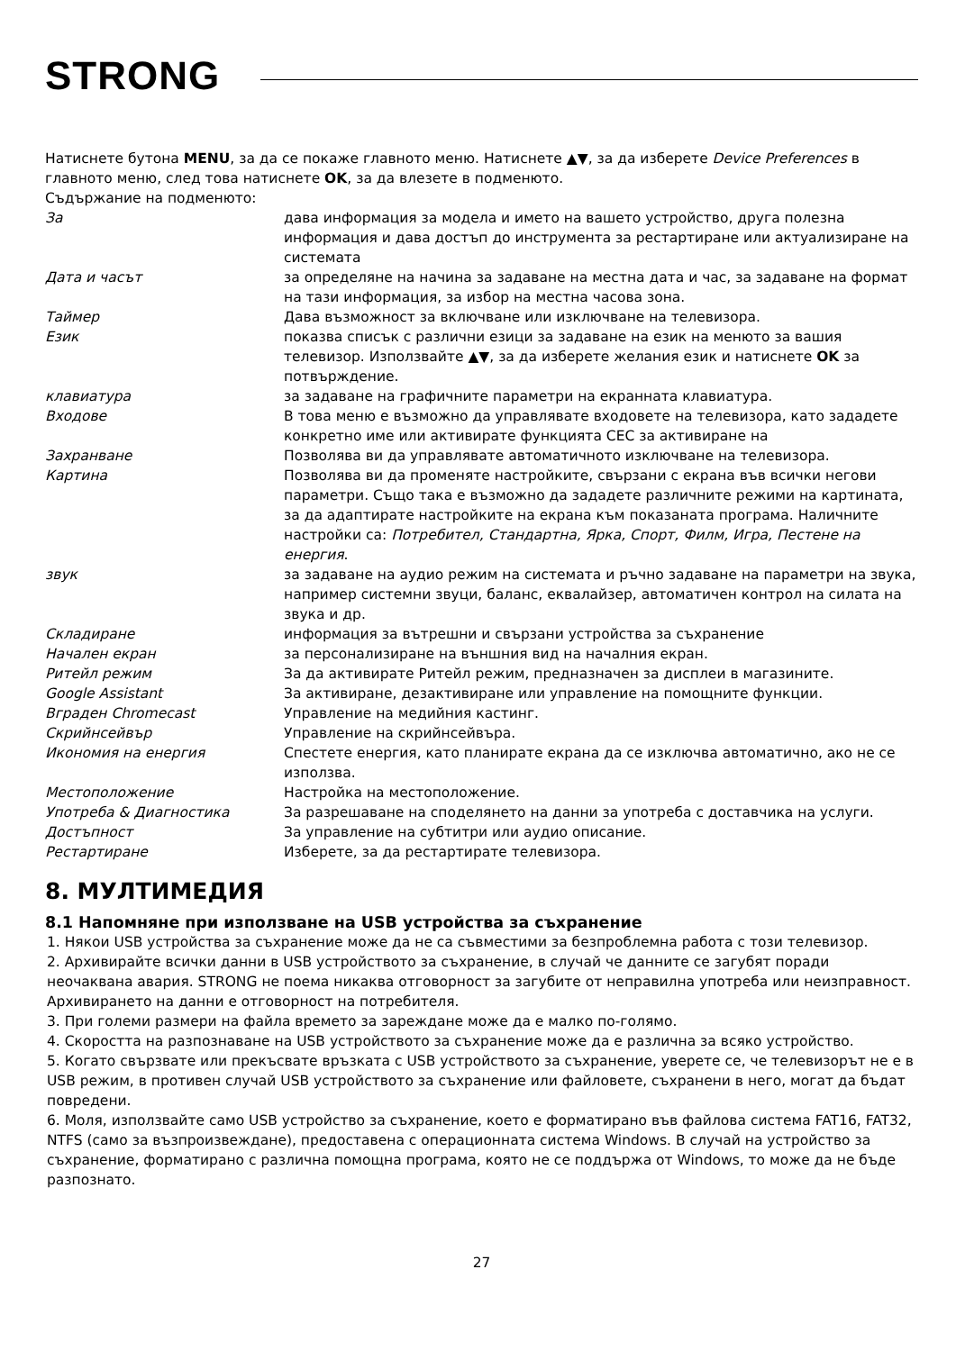STRONG
Натиснете бутона MENU, за да се покаже главното меню. Натиснете ▲▼, за да изберете Device Preferences в главното меню, след това натиснете OK, за да влезете в подменюто.
Съдържание на подменюто:
| За | дава информация за модела и името на вашето устройство, друга полезна информация и дава достъп до инструмента за рестартиране или актуализиране на системата |
| Дата и часът | за определяне на начина за задаване на местна дата и час, за задаване на формат на тази информация, за избор на местна часова зона. |
| Таймер | Дава възможност за включване или изключване на телевизора. |
| Език | показва списък с различни езици за задаване на език на менюто за вашия телевизор. Използвайте ▲▼, за да изберете желания език и натиснете OK за потвърждение. |
| клавиатура | за задаване на графичните параметри на екранната клавиатура. |
| Входове | В това меню е възможно да управлявате входовете на телевизора, като зададете конкретно име или активирате функцията CEC за активиране на |
| Захранване | Позволява ви да управлявате автоматичното изключване на телевизора. |
| Картина | Позволява ви да променяте настройките, свързани с екрана във всички негови параметри. Също така е възможно да зададете различните режими на картината, за да адаптирате настройките на екрана към показаната програма. Наличните настройки са: Потребител, Стандартна, Ярка, Спорт, Филм, Игра, Пестене на енергия . |
| звук | за задаване на аудио режим на системата и ръчно задаване на параметри на звука, например системни звуци, баланс, еквалайзер, автоматичен контрол на силата на звука и др. |
| Складиране | информация за вътрешни и свързани устройства за съхранение |
| Начален екран | за персонализиране на външния вид на началния екран. |
| Ритейл режим | За да активирате Ритейл режим, предназначен за дисплеи в магазините. |
| Google Assistant | За активиране, дезактивиране или управление на помощните функции. |
| Вграден Chromecast | Управление на медийния кастинг. |
| Скрийнсейвър | Управление на скрийнсейвъра. |
| Икономия на енергия | Спестете енергия, като планирате екрана да се изключва автоматично, ако не се използва. |
| Местоположение | Настройка на местоположение. |
| Употреба & Диагностика | За разрешаване на споделянето на данни за употреба с доставчика на услуги. |
| Достъпност | За управление на субтитри или аудио описание. |
| Рестартиране | Изберете, за да рестартирате телевизора. |
8. МУЛТИМЕДИЯ
8.1 Напомняне при използване на USB устройства за съхранение
1. Някои USB устройства за съхранение може да не са съвместими за безпроблемна работа с този телевизор.
2. Архивирайте всички данни в USB устройството за съхранение, в случай че данните се загубят поради неочаквана авария. STRONG не поема никаква отговорност за загубите от неправилна употреба или неизправност. Архивирането на данни е отговорност на потребителя.
3. При големи размери на файла времето за зареждане може да е малко по-голямо.
4. Скоростта на разпознаване на USB устройството за съхранение може да е различна за всяко устройство.
5. Когато свързвате или прекъсвате връзката с USB устройството за съхранение, уверете се, че телевизорът не е в USB режим, в противен случай USB устройството за съхранение или файловете, съхранени в него, могат да бъдат повредени.
6. Моля, използвайте само USB устройство за съхранение, което е форматирано във файлова система FAT16, FAT32, NTFS (само за възпроизвеждане), предоставена с операционната система Windows. В случай на устройство за съхранение, форматирано с различна помощна програма, която не се поддържа от Windows, то може да не бъде разпознато.
27